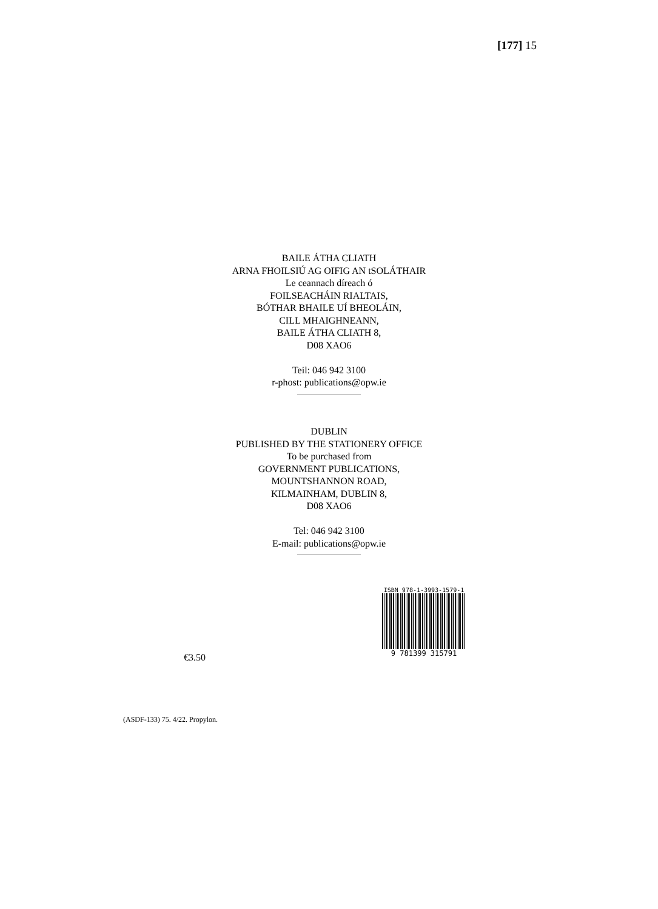[177] 15
BAILE ÁTHA CLIATH
ARNA FHOILSIÚ AG OIFIG AN tSOLÁTHAIR
Le ceannach díreach ó
FOILSEACHÁIN RIALTAIS,
BÓTHAR BHAILE UÍ BHEOLÁIN,
CILL MHAIGHNEANN,
BAILE ÁTHA CLIATH 8,
D08 XAO6
Teil: 046 942 3100
r-phost: publications@opw.ie
DUBLIN
PUBLISHED BY THE STATIONERY OFFICE
To be purchased from
GOVERNMENT PUBLICATIONS,
MOUNTSHANNON ROAD,
KILMAINHAM, DUBLIN 8,
D08 XAO6
Tel: 046 942 3100
E-mail: publications@opw.ie
ISBN 978-1-3993-1579-1
9 781399 315791
€3.50
(ASDF-133) 75. 4/22. Propylon.